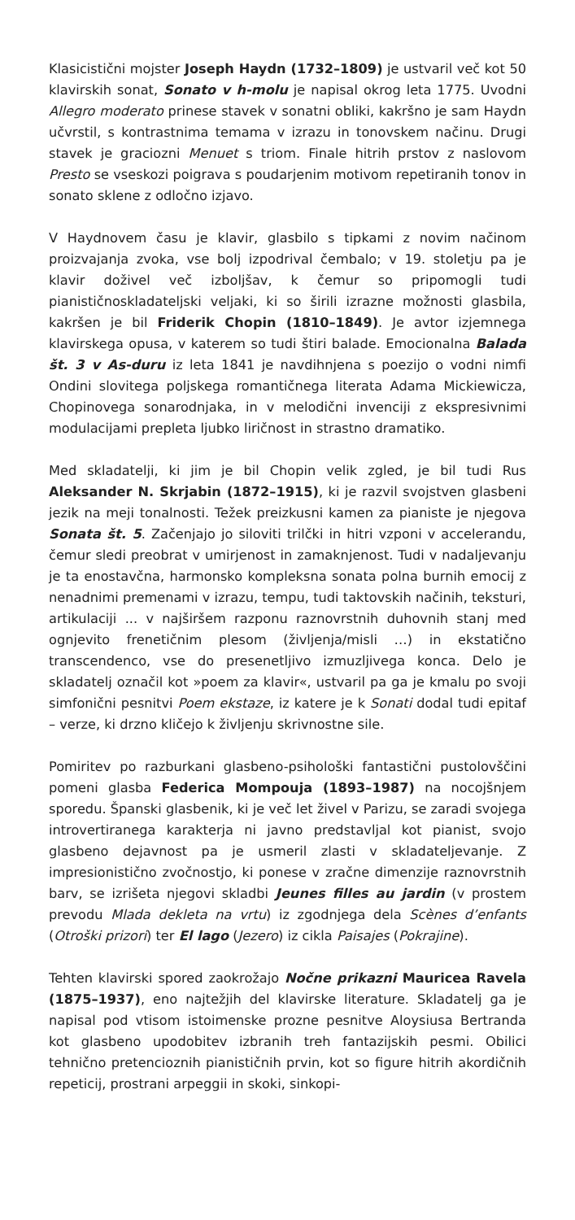Klasicistični mojster Joseph Haydn (1732–1809) je ustvaril več kot 50 klavirskih sonat, Sonato v h-molu je napisal okrog leta 1775. Uvodni Allegro moderato prinese stavek v sonatni obliki, kakršno je sam Haydn učvrstil, s kontrastnima temama v izrazu in tonovskem načinu. Drugi stavek je graciozni Menuet s triom. Finale hitrih prstov z naslovom Presto se vseskozi poigrava s poudarjenim motivom repetiranih tonov in sonato sklene z odločno izjavo.
V Haydnovem času je klavir, glasbilo s tipkami z novim načinom proizvajanja zvoka, vse bolj izpodrival čembalo; v 19. stoletju pa je klavir doživel več izboljšav, k čemur so pripomogli tudi pianističnoskladateljski veljaki, ki so širili izrazne možnosti glasbila, kakršen je bil Friderik Chopin (1810–1849). Je avtor izjemnega klavirskega opusa, v katerem so tudi štiri balade. Emocionalna Balada št. 3 v As-duru iz leta 1841 je navdihnjena s poezijo o vodni nimfi Ondini slovitega poljskega romantičnega literata Adama Mickiewicza, Chopinovega sonarodnjaka, in v melodični invenciji z ekspresivnimi modulacijami prepleta ljubko liričnost in strastno dramatiko.
Med skladatelji, ki jim je bil Chopin velik zgled, je bil tudi Rus Aleksander N. Skrjabin (1872–1915), ki je razvil svojstven glasbeni jezik na meji tonalnosti. Težek preizkusni kamen za pianiste je njegova Sonata št. 5. Začenjajo jo siloviti trilčki in hitri vzponi v accelerandu, čemur sledi preobrat v umirjenost in zamaknjenost. Tudi v nadaljevanju je ta enostavčna, harmonsko kompleksna sonata polna burnih emocij z nenadnimi premenami v izrazu, tempu, tudi taktovskih načinih, teksturi, artikulaciji ... v najširšem razponu raznovrstnih duhovnih stanj med ognjevito frenetičnim plesom (življenja/misli …) in ekstatično transcendenco, vse do presenetljivo izmuzljivega konca. Delo je skladatelj označil kot »poem za klavir«, ustvaril pa ga je kmalu po svoji simfonični pesnitvi Poem ekstaze, iz katere je k Sonati dodal tudi epitaf – verze, ki drzno kličejo k življenju skrivnostne sile.
Pomiritev po razburkani glasbeno-psihološki fantastični pustolovščini pomeni glasba Federica Mompouja (1893–1987) na nocojšnjem sporedu. Španski glasbenik, ki je več let živel v Parizu, se zaradi svojega introvertiranega karakterja ni javno predstavljal kot pianist, svojo glasbeno dejavnost pa je usmeril zlasti v skladateljevanje. Z impresionistično zvočnostjo, ki ponese v zračne dimenzije raznovrstnih barv, se izrišeta njegovi skladbi Jeunes filles au jardin (v prostem prevodu Mlada dekleta na vrtu) iz zgodnjega dela Scènes d’enfants (Otroški prizori) ter El lago (Jezero) iz cikla Paisajes (Pokrajine).
Tehten klavirski spored zaokrožajo Nočne prikazni Mauricea Ravela (1875–1937), eno najtežjih del klavirske literature. Skladatelj ga je napisal pod vtisom istoimenske prozne pesnitve Aloysiusa Bertranda kot glasbeno upodobitev izbranih treh fantazijskih pesmi. Obilici tehnično pretencioznih pianističnih prvin, kot so figure hitrih akordičnih repeticij, prostrani arpeggii in skoki, sinkopi-